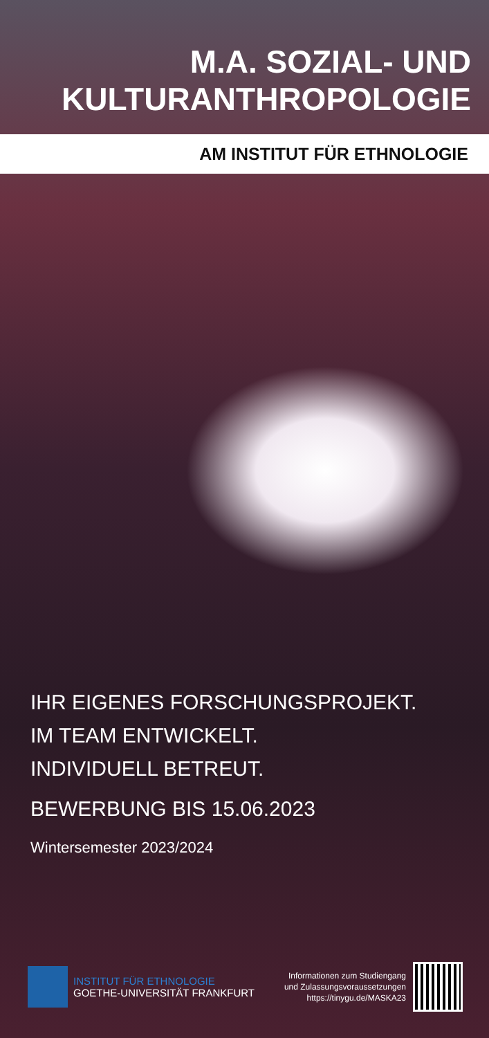M.A. SOZIAL- UND
KULTURANTHROPOLOGIE
AM INSTITUT FÜR ETHNOLOGIE
IHR EIGENES FORSCHUNGSPROJEKT.
IM TEAM ENTWICKELT.
INDIVIDUELL BETREUT.
BEWERBUNG BIS 15.06.2023
Wintersemester 2023/2024
INSTITUT FÜR ETHNOLOGIE
GOETHE-UNIVERSITÄT FRANKFURT
Informationen zum Studiengang
und Zulassungsvoraussetzungen
https://tinygu.de/MASKA23